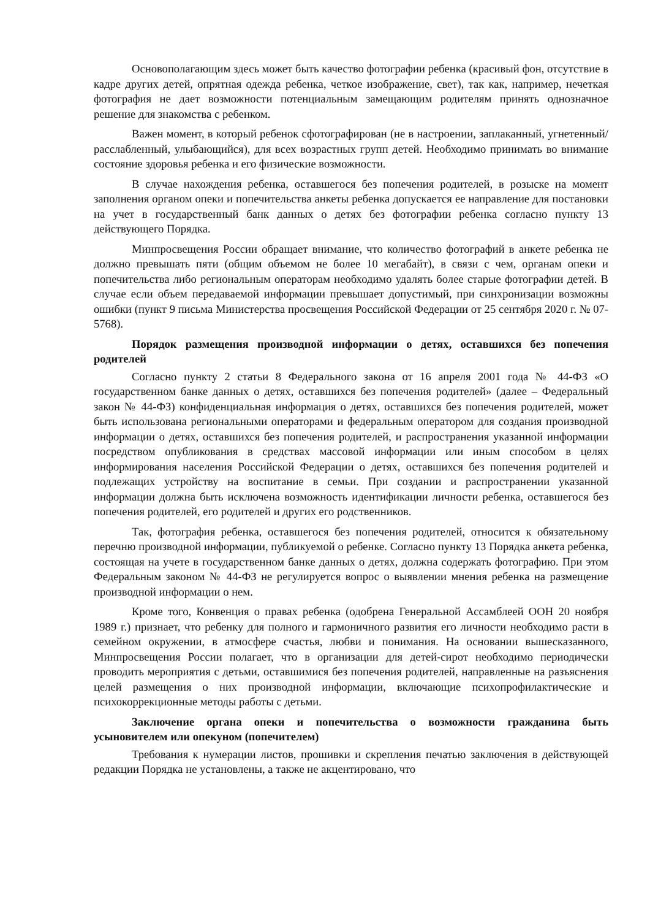Основополагающим здесь может быть качество фотографии ребенка (красивый фон, отсутствие в кадре других детей, опрятная одежда ребенка, четкое изображение, свет), так как, например, нечеткая фотография не дает возможности потенциальным замещающим родителям принять однозначное решение для знакомства с ребенком.
Важен момент, в который ребенок сфотографирован (не в настроении, заплаканный, угнетенный/расслабленный, улыбающийся), для всех возрастных групп детей. Необходимо принимать во внимание состояние здоровья ребенка и его физические возможности.
В случае нахождения ребенка, оставшегося без попечения родителей, в розыске на момент заполнения органом опеки и попечительства анкеты ребенка допускается ее направление для постановки на учет в государственный банк данных о детях без фотографии ребенка согласно пункту 13 действующего Порядка.
Минпросвещения России обращает внимание, что количество фотографий в анкете ребенка не должно превышать пяти (общим объемом не более 10 мегабайт), в связи с чем, органам опеки и попечительства либо региональным операторам необходимо удалять более старые фотографии детей. В случае если объем передаваемой информации превышает допустимый, при синхронизации возможны ошибки (пункт 9 письма Министерства просвещения Российской Федерации от 25 сентября 2020 г. № 07-5768).
Порядок размещения производной информации о детях, оставшихся без попечения родителей
Согласно пункту 2 статьи 8 Федерального закона от 16 апреля 2001 года № 44-ФЗ «О государственном банке данных о детях, оставшихся без попечения родителей» (далее – Федеральный закон № 44-ФЗ) конфиденциальная информация о детях, оставшихся без попечения родителей, может быть использована региональными операторами и федеральным оператором для создания производной информации о детях, оставшихся без попечения родителей, и распространения указанной информации посредством опубликования в средствах массовой информации или иным способом в целях информирования населения Российской Федерации о детях, оставшихся без попечения родителей и подлежащих устройству на воспитание в семьи. При создании и распространении указанной информации должна быть исключена возможность идентификации личности ребенка, оставшегося без попечения родителей, его родителей и других его родственников.
Так, фотография ребенка, оставшегося без попечения родителей, относится к обязательному перечню производной информации, публикуемой о ребенке. Согласно пункту 13 Порядка анкета ребенка, состоящая на учете в государственном банке данных о детях, должна содержать фотографию. При этом Федеральным законом № 44-ФЗ не регулируется вопрос о выявлении мнения ребенка на размещение производной информации о нем.
Кроме того, Конвенция о правах ребенка (одобрена Генеральной Ассамблеей ООН 20 ноября 1989 г.) признает, что ребенку для полного и гармоничного развития его личности необходимо расти в семейном окружении, в атмосфере счастья, любви и понимания. На основании вышесказанного, Минпросвещения России полагает, что в организации для детей-сирот необходимо периодически проводить мероприятия с детьми, оставшимися без попечения родителей, направленные на разъяснения целей размещения о них производной информации, включающие психопрофилактические и психокоррекционные методы работы с детьми.
Заключение органа опеки и попечительства о возможности гражданина быть усыновителем или опекуном (попечителем)
Требования к нумерации листов, прошивки и скрепления печатью заключения в действующей редакции Порядка не установлены, а также не акцентировано, что